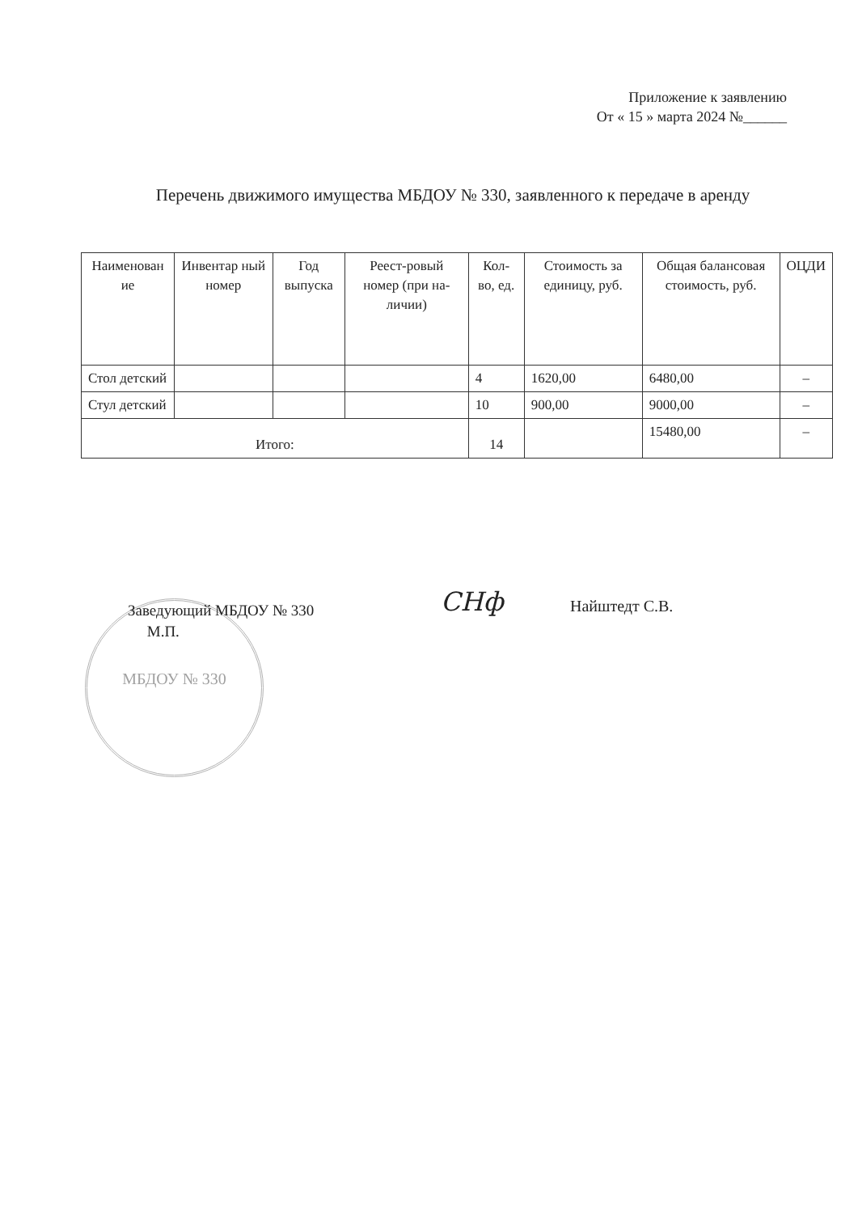Приложение к заявлению
От « 15 » марта 2024 №______
Перечень движимого имущества МБДОУ № 330, заявленного к передаче в аренду
| Наименован ие | Инвентар ный номер | Год выпуска | Реест-ровый номер (при на-личии) | Кол-во, ед. | Стоимость за единицу, руб. | Общая балансовая стоимость, руб. | ОЦДИ |
| --- | --- | --- | --- | --- | --- | --- | --- |
| Стол детский | | | | 4 | 1620,00 | 6480,00 | – |
| Стул детский | | | | 10 | 900,00 | 9000,00 | – |
| Итого: | | | | 14 | | 15480,00 | – |
МБДОУ № 330
Заведующий МБДОУ № 330
М.П.
СНф Найштедт С.В.